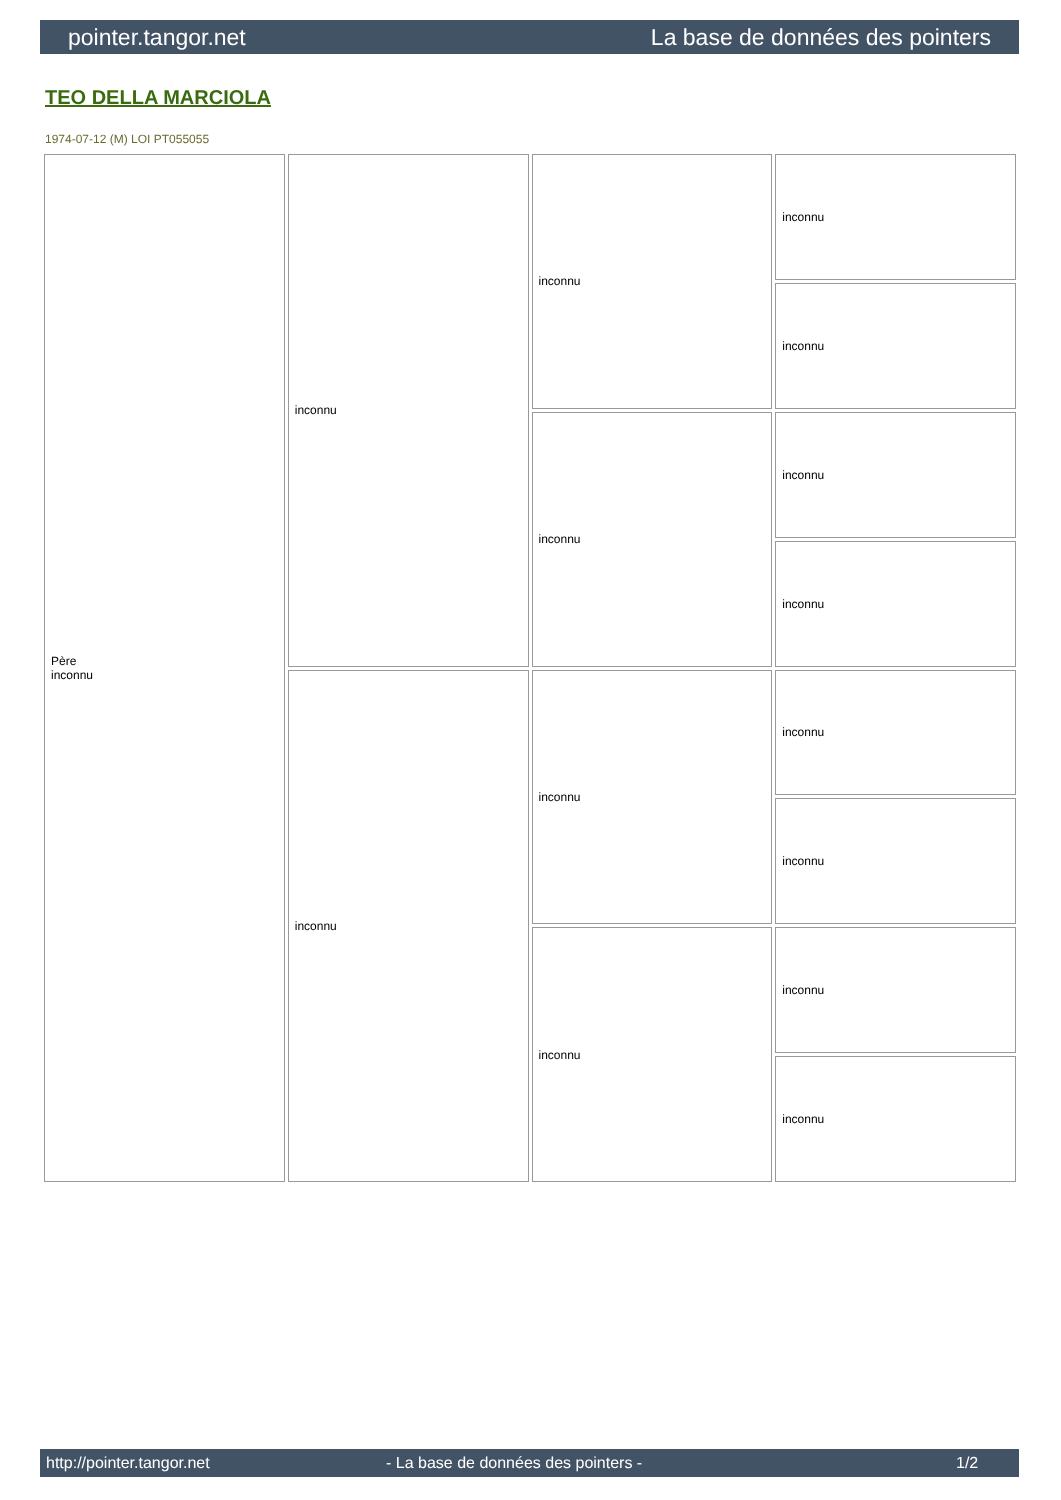pointer.tangor.net La base de données des pointers
TEO DELLA MARCIOLA
1974-07-12 (M) LOI PT055055
| Père inconnu | inconnu | inconnu | inconnu |
| | | | inconnu |
| | | inconnu | inconnu |
| | | | inconnu |
| | inconnu | inconnu | inconnu |
| | | | inconnu |
| | | inconnu | inconnu |
| | | | inconnu |
http://pointer.tangor.net - La base de données des pointers - 1/2